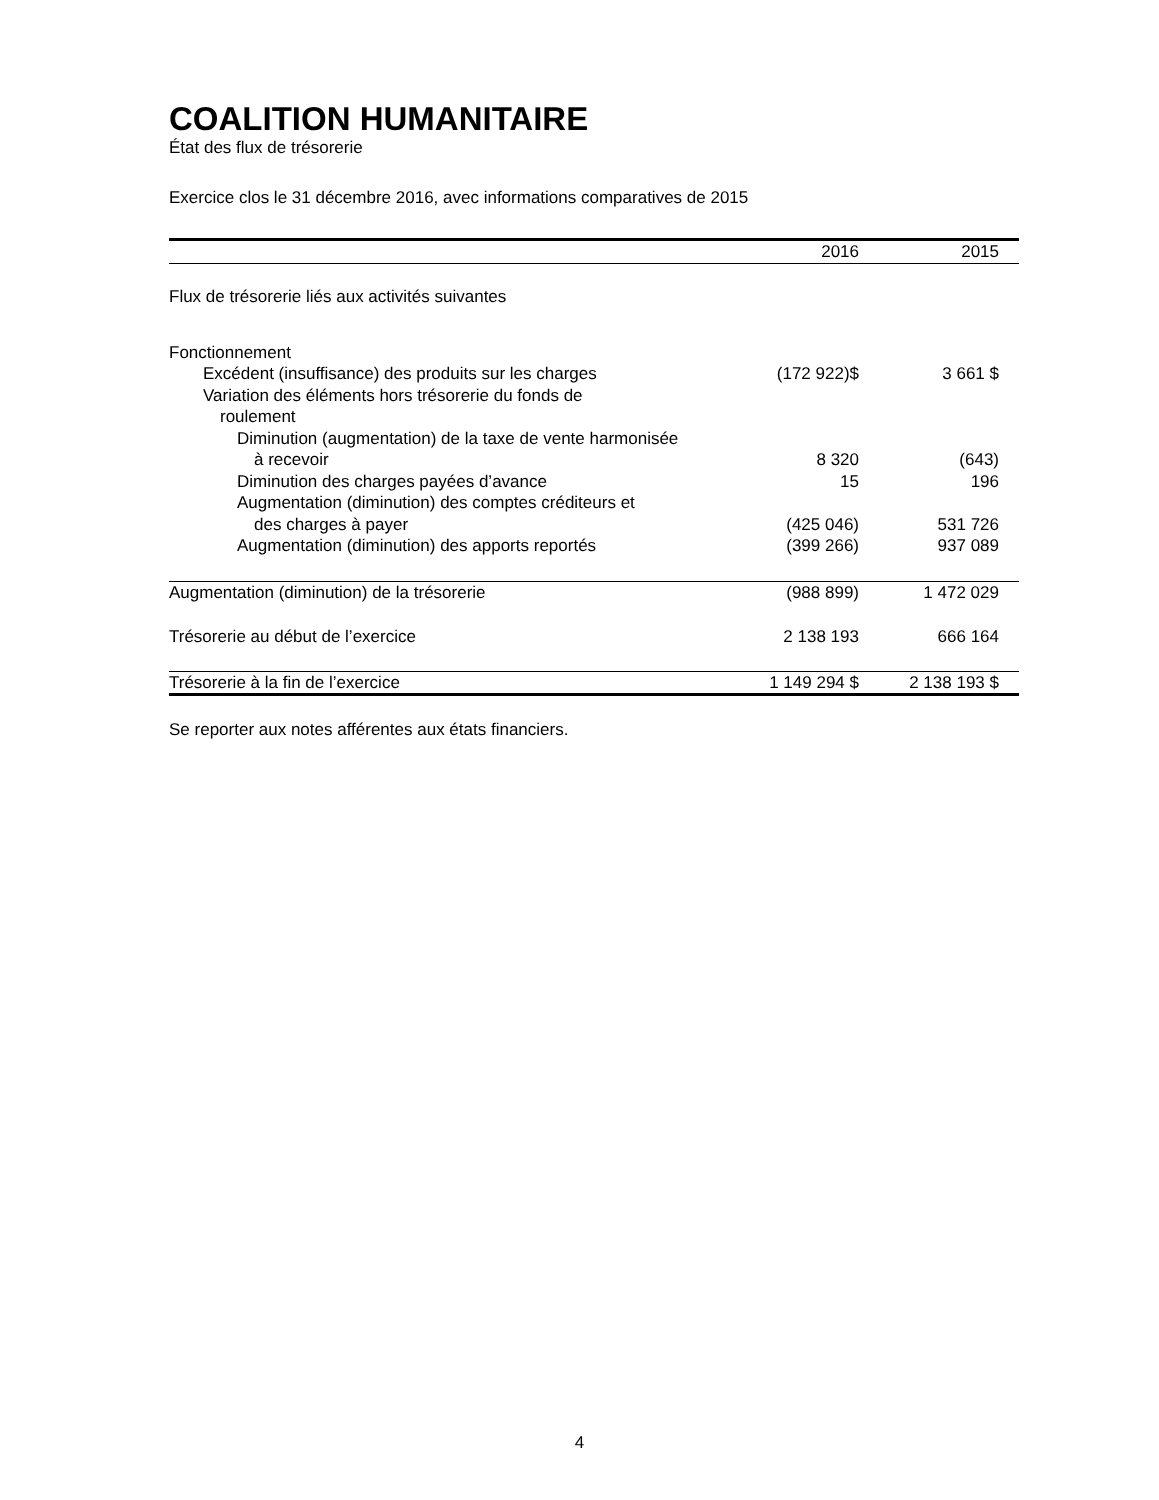COALITION HUMANITAIRE
État des flux de trésorerie
Exercice clos le 31 décembre 2016, avec informations comparatives de 2015
| | 2016 | 2015 |
| --- | --- | --- |
| Flux de trésorerie liés aux activités suivantes | | |
| Fonctionnement | | |
| Excédent (insuffisance) des produits sur les charges | (172 922)$ | 3 661 $ |
| Variation des éléments hors trésorerie du fonds de | | |
| roulement | | |
| Diminution (augmentation) de la taxe de vente harmonisée | | |
| à recevoir | 8 320 | (643) |
| Diminution des charges payées d’avance | 15 | 196 |
| Augmentation (diminution) des comptes créditeurs et | | |
| des charges à payer | (425 046) | 531 726 |
| Augmentation (diminution) des apports reportés | (399 266) | 937 089 |
| Augmentation (diminution) de la trésorerie | (988 899) | 1 472 029 |
| Trésorerie au début de l’exercice | 2 138 193 | 666 164 |
| Trésorerie à la fin de l’exercice | 1 149 294 $ | 2 138 193 $ |
Se reporter aux notes afférentes aux états financiers.
4